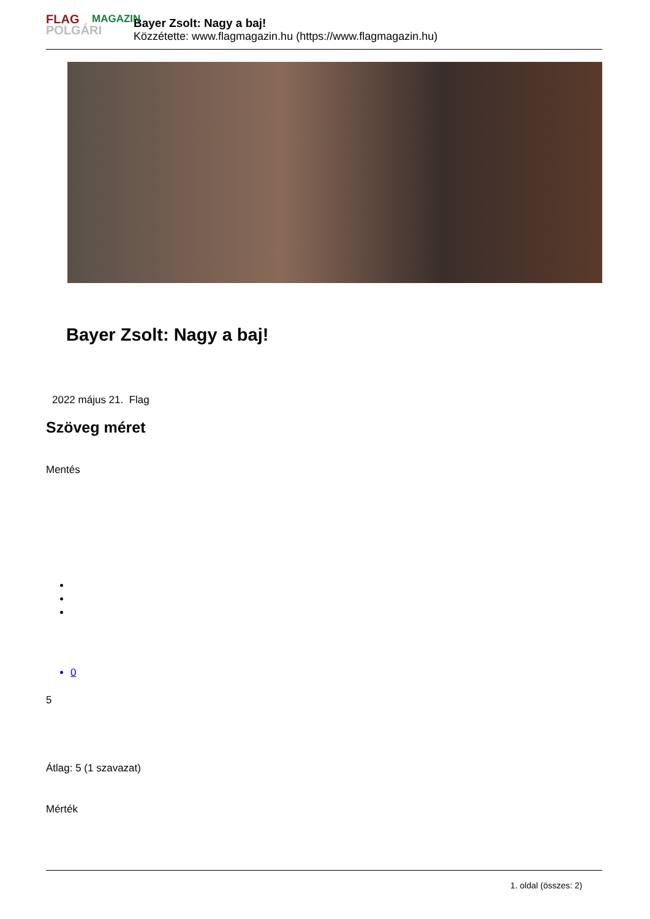FLAG
POLGÁRI
MAGAZIN
Bayer Zsolt: Nagy a baj!
Közzétette: www.flagmagazin.hu (https://www.flagmagazin.hu)
Bayer Zsolt: Nagy a baj!
2022 május 21. Flag
Szöveg méret
Mentés
0
5
Átlag: 5 (1 szavazat)
Mérték
1. oldal (összes: 2)